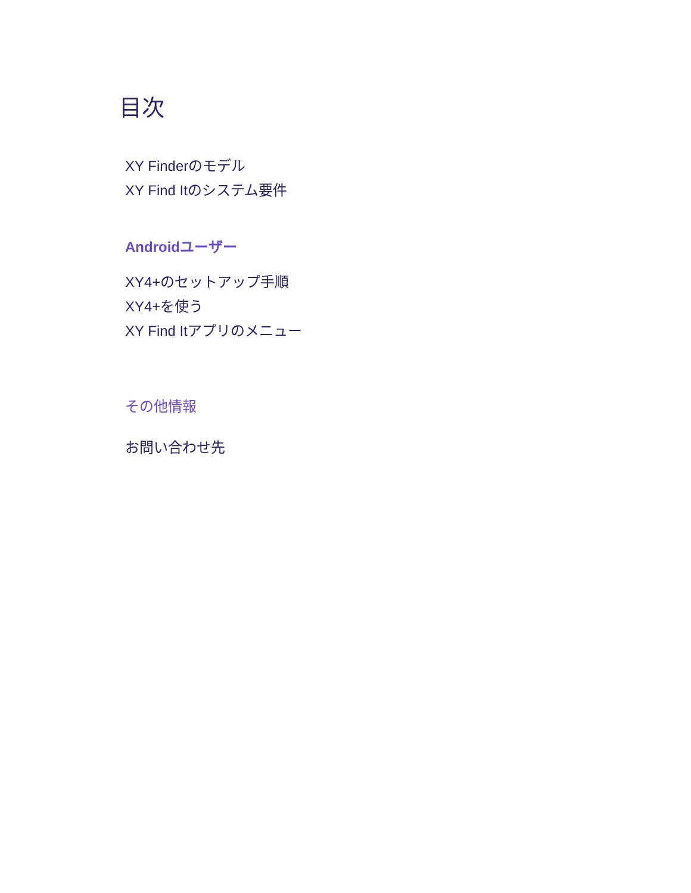目次
XY Finderのモデル
XY Find Itのシステム要件
Androidユーザー
XY4+のセットアップ手順
XY4+を使う
XY Find Itアプリのメニュー
その他情報
お問い合わせ先